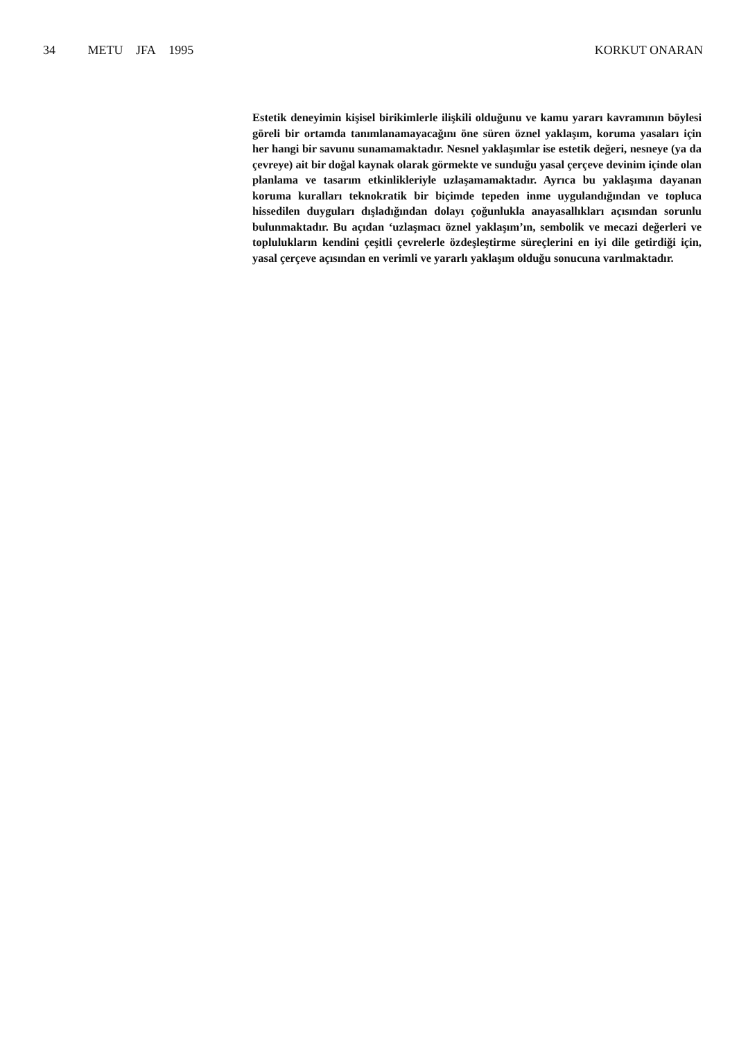34 METU JFA 1995 KORKUT ONARAN
Estetik deneyimin kişisel birikimlerle ilişkili olduğunu ve kamu yararı kavramının böylesi göreli bir ortamda tanımlanamayacağını öne süren öznel yaklaşım, koruma yasaları için her hangi bir savunu sunamamaktadır. Nesnel yaklaşımlar ise estetik değeri, nesneye (ya da çevreye) ait bir doğal kaynak olarak görmekte ve sunduğu yasal çerçeve devinim içinde olan planlama ve tasarım etkinlikleriyle uzlaşamamaktadır. Ayrıca bu yaklaşıma dayanan koruma kuralları teknokratik bir biçimde tepeden inme uygulandığından ve topluca hissedilen duyguları dışladığından dolayı çoğunlukla anayasallıkları açısından sorunlu bulunmaktadır. Bu açıdan ‘uzlaşmacı öznel yaklaşım’ın, sembolik ve mecazi değerleri ve toplulukların kendini çeşitli çevrelerle özdeşleştirme süreçlerini en iyi dile getirdiği için, yasal çerçeve açısından en verimli ve yararlı yaklaşım olduğu sonucuna varılmaktadır.